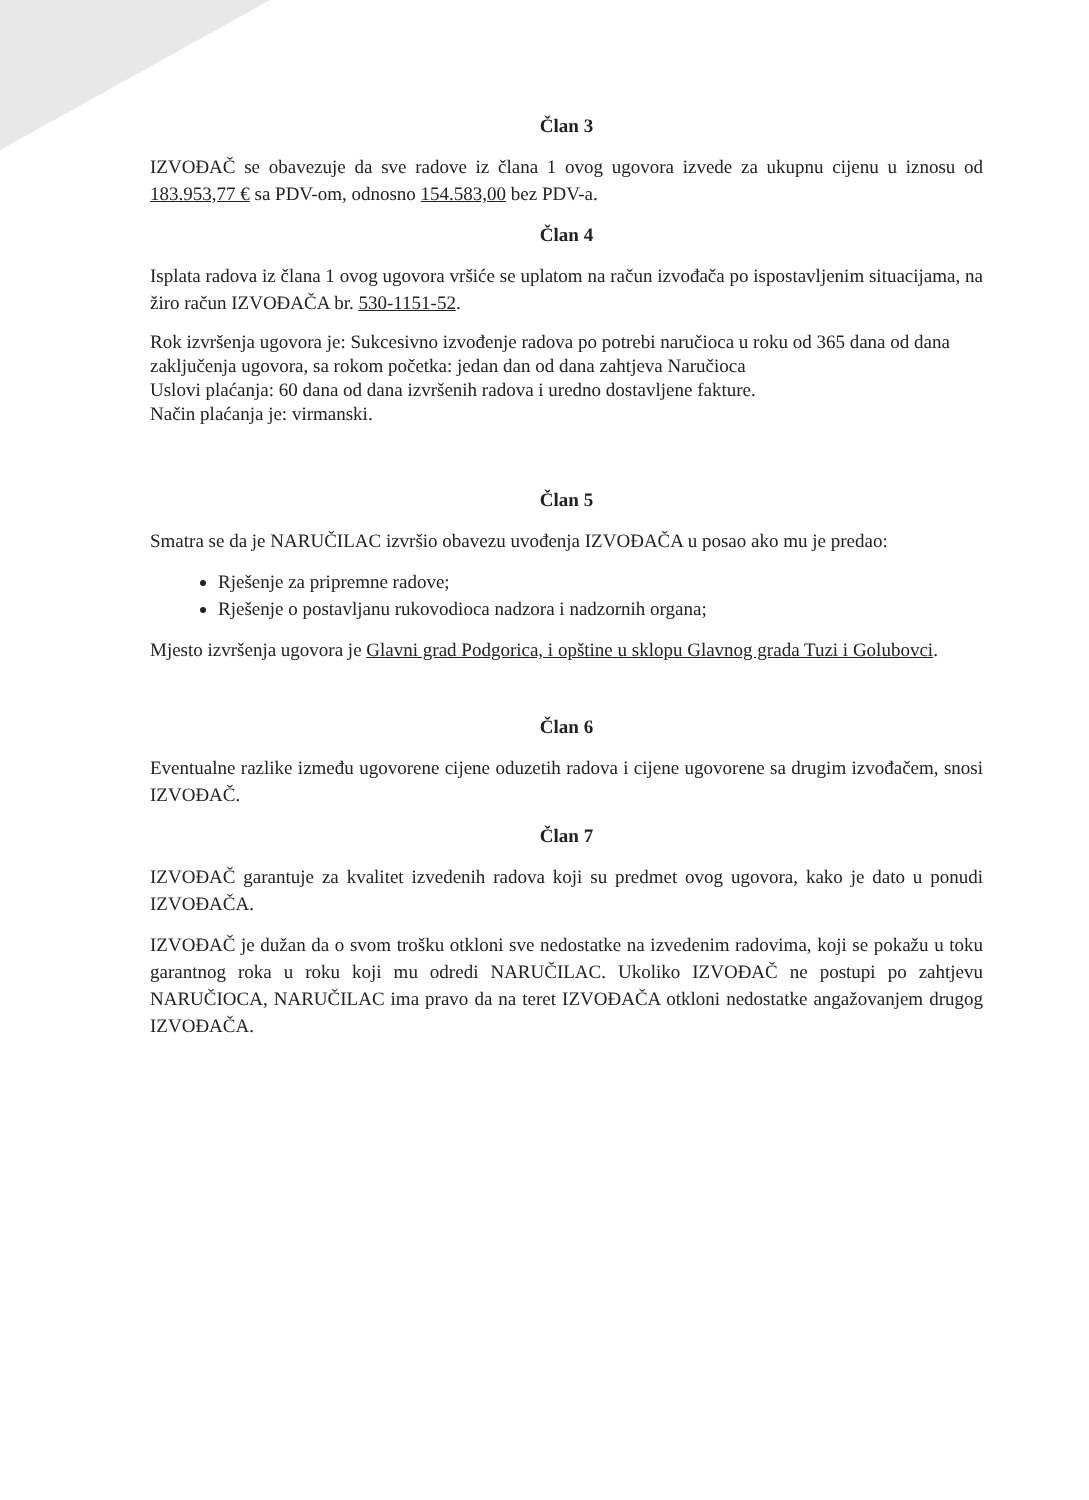Član 3
IZVOĐAČ se obavezuje da sve radove iz člana 1 ovog ugovora izvede za ukupnu cijenu u iznosu od 183.953,77 € sa PDV-om, odnosno 154.583,00 bez PDV-a.
Član 4
Isplata radova iz člana 1 ovog ugovora vršiće se uplatom na račun izvođača po ispostavljenim situacijama, na žiro račun IZVOĐAČA br. 530-1151-52.
Rok izvršenja ugovora je: Sukcesivno izvođenje radova po potrebi naručioca u roku od 365 dana od dana zaključenja ugovora, sa rokom početka: jedan dan od dana zahtjeva Naručioca
Uslovi plaćanja: 60 dana od dana izvršenih radova i uredno dostavljene fakture.
Način plaćanja je: virmanski.
Član 5
Smatra se da je NARUČILAC izvršio obavezu uvođenja IZVOĐAČA u posao ako mu je predao:
Rješenje za pripremne radove;
Rješenje o postavljanu rukovodioca nadzora i nadzornih organa;
Mjesto izvršenja ugovora je Glavni grad Podgorica, i opštine u sklopu Glavnog grada Tuzi i Golubovci.
Član 6
Eventualne razlike između ugovorene cijene oduzetih radova i cijene ugovorene sa drugim izvođačem, snosi IZVOĐAČ.
Član 7
IZVOĐAČ garantuje za kvalitet izvedenih radova koji su predmet ovog ugovora, kako je dato u ponudi IZVOĐAČA.
IZVOĐAČ je dužan da o svom trošku otkloni sve nedostatke na izvedenim radovima, koji se pokažu u toku garantnog roka u roku koji mu odredi NARUČILAC. Ukoliko IZVOĐAČ ne postupi po zahtjevu NARUČIOCA, NARUČILAC ima pravo da na teret IZVOĐAČA otkloni nedostatke angažovanjem drugog IZVOĐAČA.